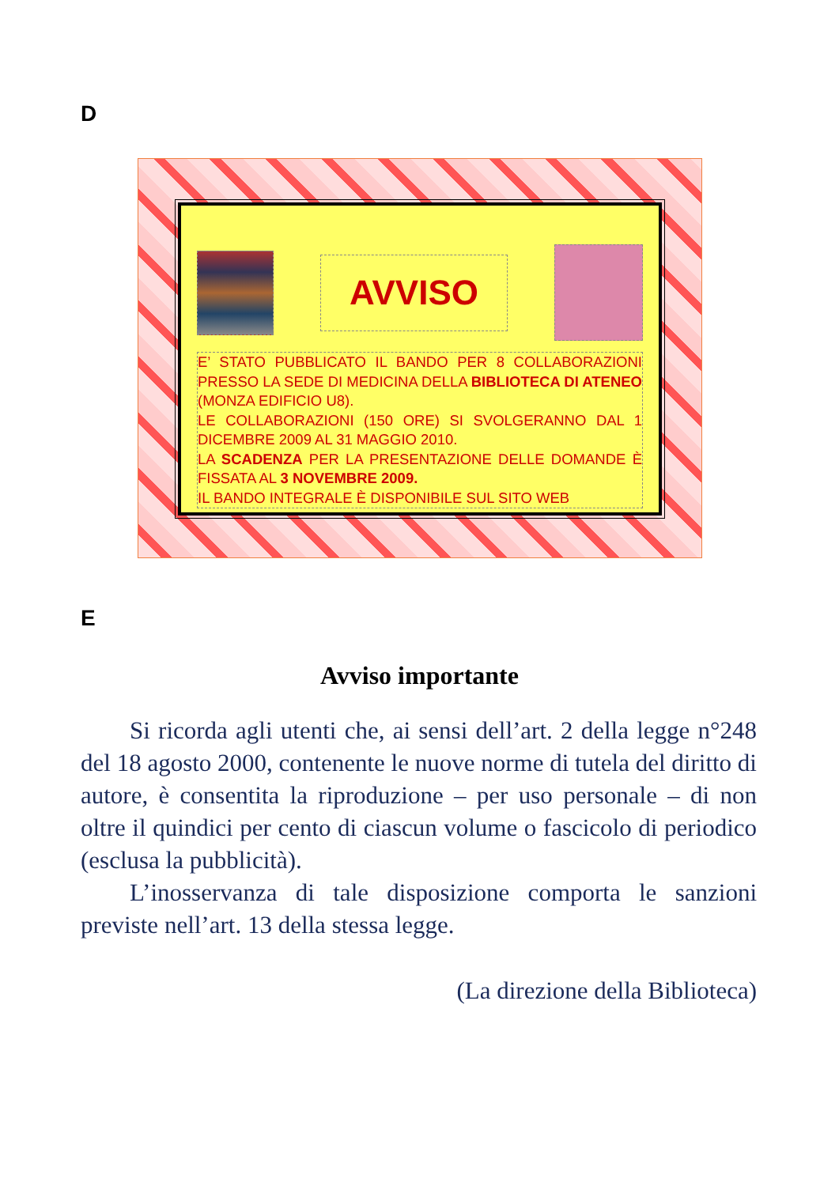D
AVVISO
E’ STATO PUBBLICATO IL BANDO PER 8 COLLABORAZIONI PRESSO LA SEDE DI MEDICINA DELLA BIBLIOTECA DI ATENEO (MONZA EDIFICIO U8).
LE COLLABORAZIONI (150 ORE) SI SVOLGERANNO DAL 1 DICEMBRE 2009 AL 31 MAGGIO 2010.
LA SCADENZA PER LA PRESENTAZIONE DELLE DOMANDE È FISSATA AL 3 NOVEMBRE 2009.
IL BANDO INTEGRALE È DISPONIBILE SUL SITO WEB
E
Avviso importante
Si ricorda agli utenti che, ai sensi dell’art. 2 della legge n°248 del 18 agosto 2000, contenente le nuove norme di tutela del diritto di autore, è consentita la riproduzione – per uso personale – di non oltre il quindici per cento di ciascun volume o fascicolo di periodico (esclusa la pubblicità).
L’inosservanza di tale disposizione comporta le sanzioni previste nell’art. 13 della stessa legge.
(La direzione della Biblioteca)